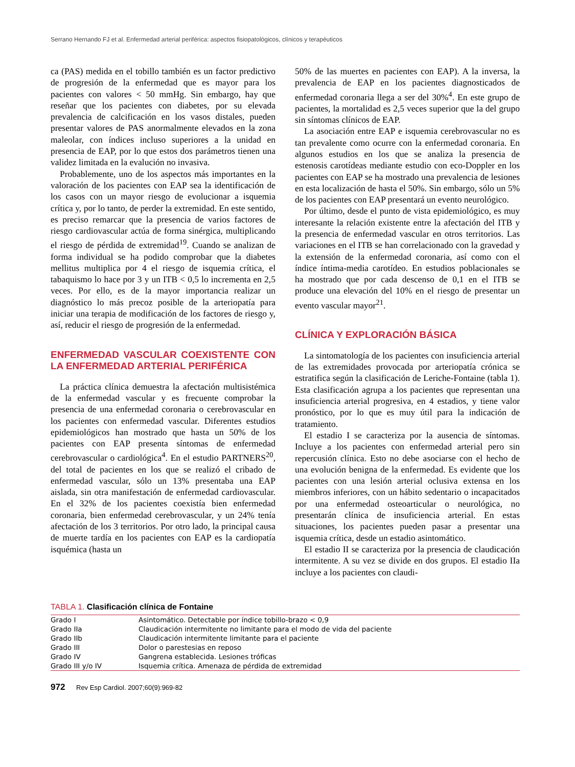Serrano Hernando FJ et al. Enfermedad arterial periférica: aspectos fisiopatológicos, clínicos y terapéuticos
ca (PAS) medida en el tobillo también es un factor predictivo de progresión de la enfermedad que es mayor para los pacientes con valores < 50 mmHg. Sin embargo, hay que reseñar que los pacientes con diabetes, por su elevada prevalencia de calcificación en los vasos distales, pueden presentar valores de PAS anormalmente elevados en la zona maleolar, con índices incluso superiores a la unidad en presencia de EAP, por lo que estos dos parámetros tienen una validez limitada en la evalución no invasiva.
Probablemente, uno de los aspectos más importantes en la valoración de los pacientes con EAP sea la identificación de los casos con un mayor riesgo de evolucionar a isquemia crítica y, por lo tanto, de perder la extremidad. En este sentido, es preciso remarcar que la presencia de varios factores de riesgo cardiovascular actúa de forma sinérgica, multiplicando el riesgo de pérdida de extremidad<sup>19</sup>. Cuando se analizan de forma individual se ha podido comprobar que la diabetes mellitus multiplica por 4 el riesgo de isquemia crítica, el tabaquismo lo hace por 3 y un ITB < 0,5 lo incrementa en 2,5 veces. Por ello, es de la mayor importancia realizar un diagnóstico lo más precoz posible de la arteriopatía para iniciar una terapia de modificación de los factores de riesgo y, así, reducir el riesgo de progresión de la enfermedad.
ENFERMEDAD VASCULAR COEXISTENTE CON LA ENFERMEDAD ARTERIAL PERIFÉRICA
La práctica clínica demuestra la afectación multisistémica de la enfermedad vascular y es frecuente comprobar la presencia de una enfermedad coronaria o cerebrovascular en los pacientes con enfermedad vascular. Diferentes estudios epidemiológicos han mostrado que hasta un 50% de los pacientes con EAP presenta síntomas de enfermedad cerebrovascular o cardiológica<sup>4</sup>. En el estudio PARTNERS<sup>20</sup>, del total de pacientes en los que se realizó el cribado de enfermedad vascular, sólo un 13% presentaba una EAP aislada, sin otra manifestación de enfermedad cardiovascular. En el 32% de los pacientes coexistía bien enfermedad coronaria, bien enfermedad cerebrovascular, y un 24% tenía afectación de los 3 territorios. Por otro lado, la principal causa de muerte tardía en los pacientes con EAP es la cardiopatía isquémica (hasta un
50% de las muertes en pacientes con EAP). A la inversa, la prevalencia de EAP en los pacientes diagnosticados de enfermedad coronaria llega a ser del 30%<sup>4</sup>. En este grupo de pacientes, la mortalidad es 2,5 veces superior que la del grupo sin síntomas clínicos de EAP.
La asociación entre EAP e isquemia cerebrovascular no es tan prevalente como ocurre con la enfermedad coronaria. En algunos estudios en los que se analiza la presencia de estenosis carotídeas mediante estudio con eco-Doppler en los pacientes con EAP se ha mostrado una prevalencia de lesiones en esta localización de hasta el 50%. Sin embargo, sólo un 5% de los pacientes con EAP presentará un evento neurológico.
Por último, desde el punto de vista epidemiológico, es muy interesante la relación existente entre la afectación del ITB y la presencia de enfermedad vascular en otros territorios. Las variaciones en el ITB se han correlacionado con la gravedad y la extensión de la enfermedad coronaria, así como con el índice íntima-media carotídeo. En estudios poblacionales se ha mostrado que por cada descenso de 0,1 en el ITB se produce una elevación del 10% en el riesgo de presentar un evento vascular mayor<sup>21</sup>.
CLÍNICA Y EXPLORACIÓN BÁSICA
La sintomatología de los pacientes con insuficiencia arterial de las extremidades provocada por arteriopatía crónica se estratifica según la clasificación de Leriche-Fontaine (tabla 1). Esta clasificación agrupa a los pacientes que representan una insuficiencia arterial progresiva, en 4 estadios, y tiene valor pronóstico, por lo que es muy útil para la indicación de tratamiento.
El estadio I se caracteriza por la ausencia de síntomas. Incluye a los pacientes con enfermedad arterial pero sin repercusión clínica. Esto no debe asociarse con el hecho de una evolución benigna de la enfermedad. Es evidente que los pacientes con una lesión arterial oclusiva extensa en los miembros inferiores, con un hábito sedentario o incapacitados por una enfermedad osteoarticular o neurológica, no presentarán clínica de insuficiencia arterial. En estas situaciones, los pacientes pueden pasar a presentar una isquemia crítica, desde un estadio asintomático.
El estadio II se caracteriza por la presencia de claudicación intermitente. A su vez se divide en dos grupos. El estadio IIa incluye a los pacientes con claudi-
TABLA 1. Clasificación clínica de Fontaine
| Grado I | Asintomático. Detectable por índice tobillo-brazo < 0,9 |
| Grado IIa | Claudicación intermitente no limitante para el modo de vida del paciente |
| Grado IIb | Claudicación intermitente limitante para el paciente |
| Grado III | Dolor o parestesias en reposo |
| Grado IV | Gangrena establecida. Lesiones tróficas |
| Grado III y/o IV | Isquemia crítica. Amenaza de pérdida de extremidad |
972 Rev Esp Cardiol. 2007;60(9):969-82